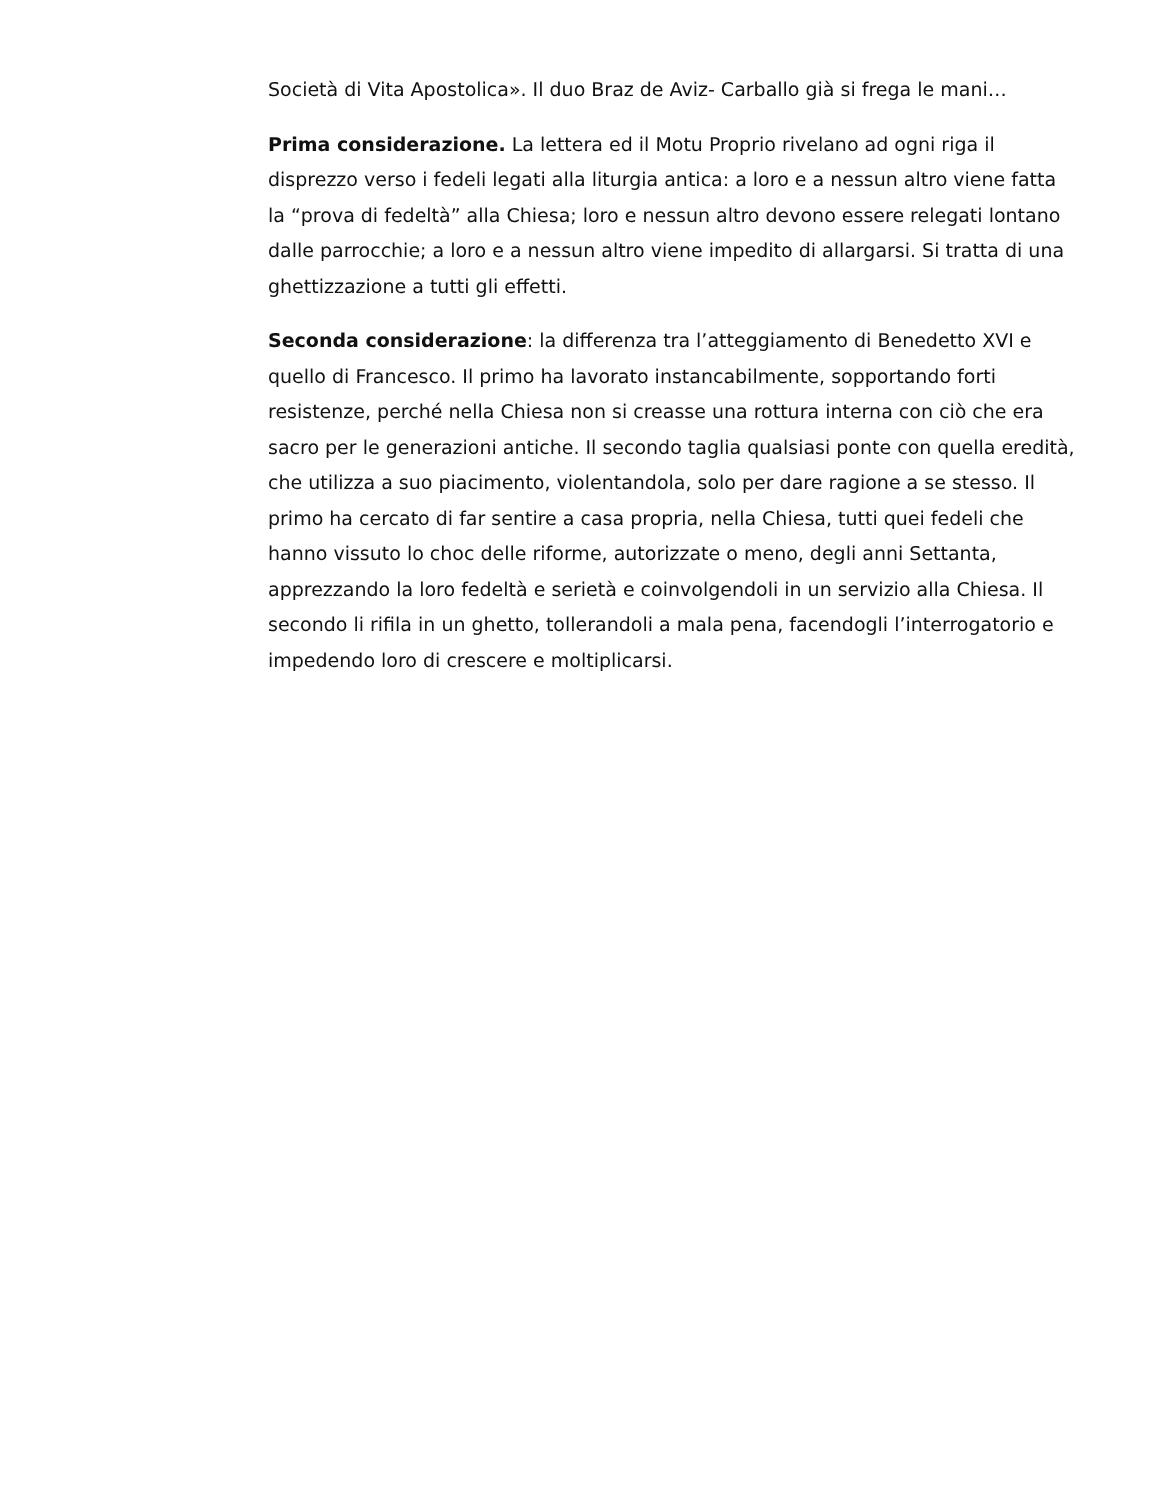Società di Vita Apostolica». Il duo Braz de Aviz- Carballo già si frega le mani…
Prima considerazione. La lettera ed il Motu Proprio rivelano ad ogni riga il disprezzo verso i fedeli legati alla liturgia antica: a loro e a nessun altro viene fatta la “prova di fedeltà” alla Chiesa; loro e nessun altro devono essere relegati lontano dalle parrocchie; a loro e a nessun altro viene impedito di allargarsi. Si tratta di una ghettizzazione a tutti gli effetti.
Seconda considerazione: la differenza tra l’atteggiamento di Benedetto XVI e quello di Francesco. Il primo ha lavorato instancabilmente, sopportando forti resistenze, perché nella Chiesa non si creasse una rottura interna con ciò che era sacro per le generazioni antiche. Il secondo taglia qualsiasi ponte con quella eredità, che utilizza a suo piacimento, violentandola, solo per dare ragione a se stesso. Il primo ha cercato di far sentire a casa propria, nella Chiesa, tutti quei fedeli che hanno vissuto lo choc delle riforme, autorizzate o meno, degli anni Settanta, apprezzando la loro fedeltà e serietà e coinvolgendoli in un servizio alla Chiesa. Il secondo li rifila in un ghetto, tollerandoli a mala pena, facendogli l’interrogatorio e impedendo loro di crescere e moltiplicarsi.